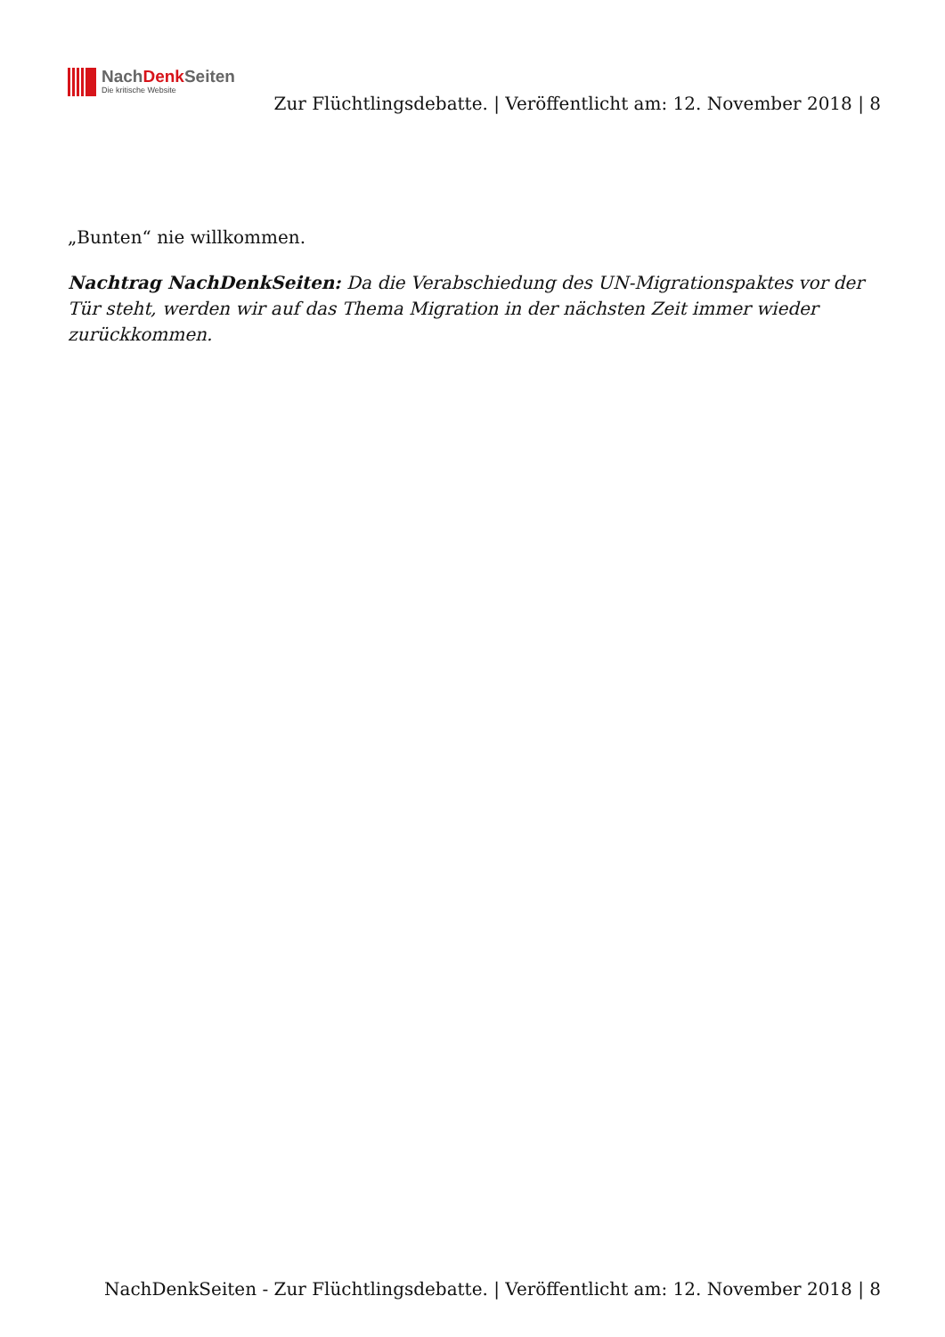NachDenk Seiten
Die kritische Website
Zur Flüchtlingsdebatte. | Veröffentlicht am: 12. November 2018 | 8
„Bunten“ nie willkommen.
Nachtrag NachDenkSeiten: Da die Verabschiedung des UN-Migrationspaktes vor der Tür steht, werden wir auf das Thema Migration in der nächsten Zeit immer wieder zurückkommen.
NachDenkSeiten - Zur Flüchtlingsdebatte. | Veröffentlicht am: 12. November 2018 | 8